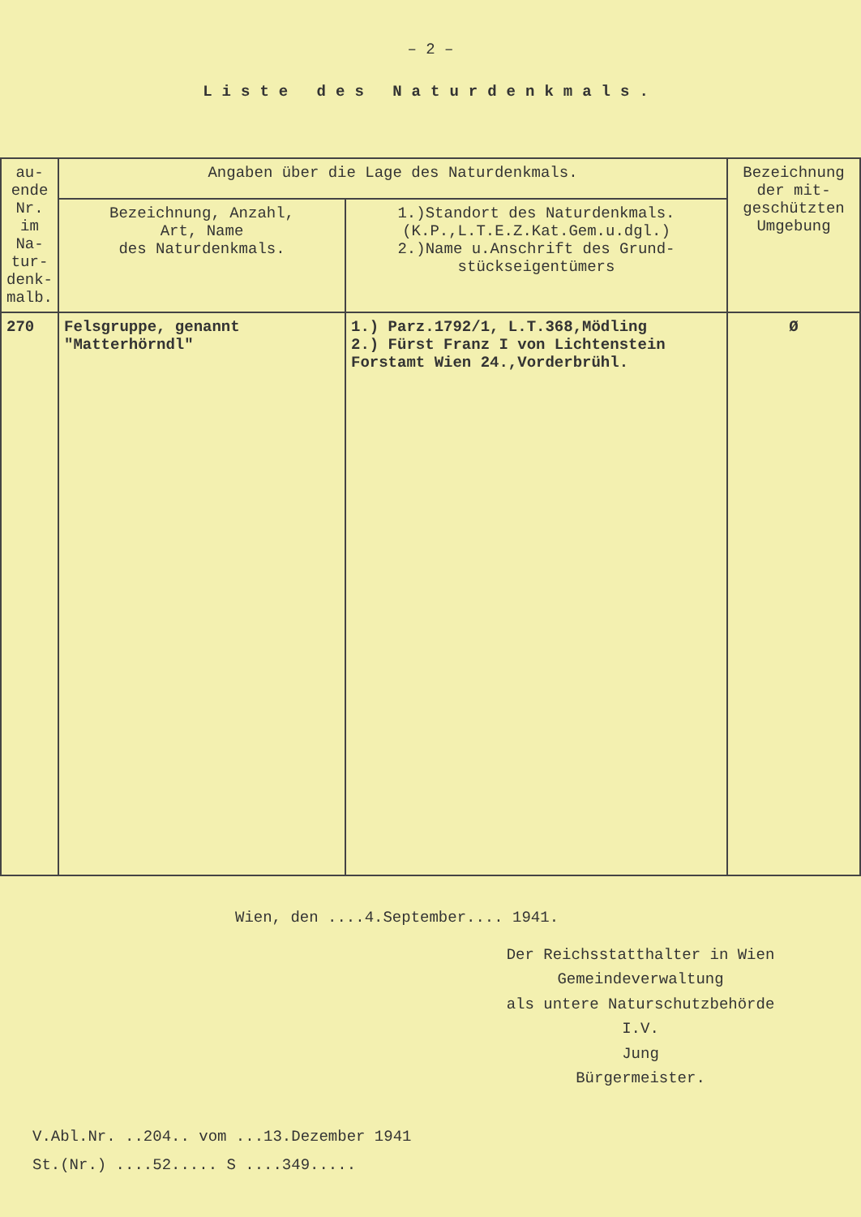– 2 –
Liste des Naturdenkmals.
| au-ende Nr. im Na-tur-denk-malb. | Angaben über die Lage des Naturdenkmals. | | Bezeichnung der mit-geschützten Umgebung |
| --- | --- | --- | --- |
| | Bezeichnung, Anzahl, Art, Name des Naturdenkmals. | 1.)Standort des Naturdenkmals. (K.P.,L.T.E.Z.Kat.Gem.u.dgl.) 2.)Name u.Anschrift des Grund- stückseigentümers | |
| 270 | Felsgruppe, genannt "Matterhörndl" | 1.) Parz.1792/1, L.T.368,Mödling 2.) Fürst Franz I von Lichtenstein Forstamt Wien 24.,Vorderbrühl. | Ø |
Wien, den ....4.September.... 1941.
Der Reichsstatthalter in Wien
Gemeindeverwaltung
als untere Naturschutzbehörde
I.V.
Jung
Bürgermeister.
V.Abl.Nr. ..204.. vom ...13.Dezember 1941
St.(Nr.) ....52..... S ....349.....